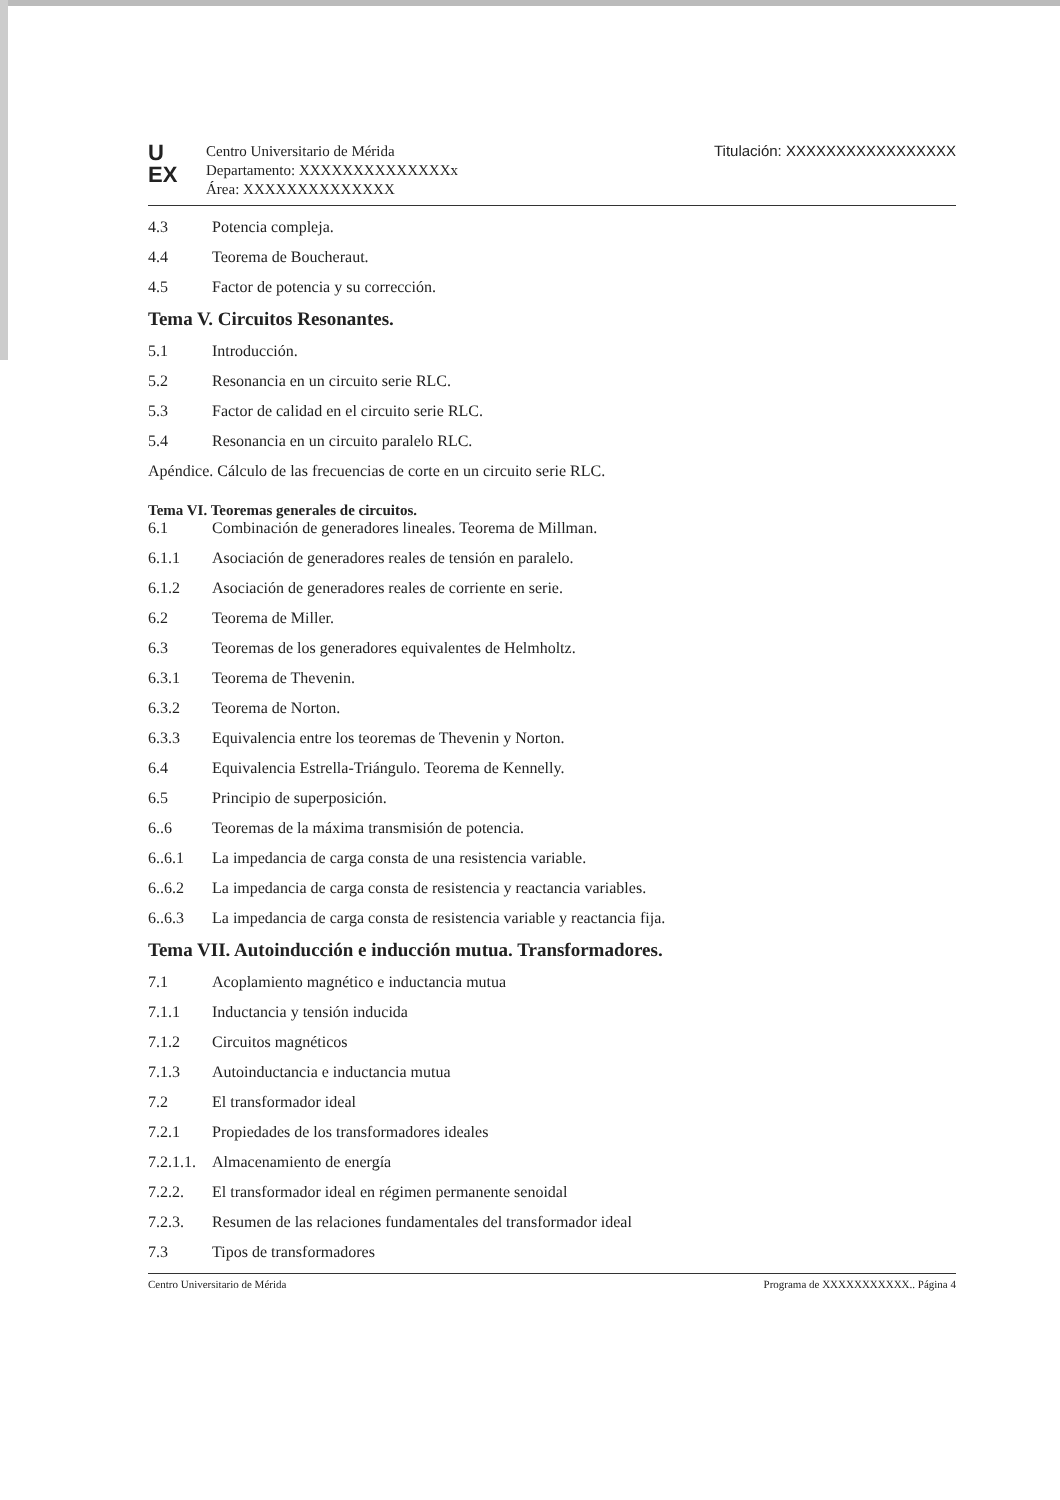U
EX
Centro Universitario de Mérida
Departamento: XXXXXXXXXXXXXXx
Área: XXXXXXXXXXXXXX
Titulación: XXXXXXXXXXXXXXXXX
4.3 Potencia compleja.
4.4 Teorema de Boucheraut.
4.5 Factor de potencia y su corrección.
Tema V. Circuitos Resonantes.
5.1 Introducción.
5.2 Resonancia en un circuito serie RLC.
5.3 Factor de calidad en el circuito serie RLC.
5.4 Resonancia en un circuito paralelo RLC.
Apéndice. Cálculo de las frecuencias de corte en un circuito serie RLC.
Tema VI. Teoremas generales de circuitos.
6.1 Combinación de generadores lineales. Teorema de Millman.
6.1.1 Asociación de generadores reales de tensión en paralelo.
6.1.2 Asociación de generadores reales de corriente en serie.
6.2 Teorema de Miller.
6.3 Teoremas de los generadores equivalentes de Helmholtz.
6.3.1 Teorema de Thevenin.
6.3.2 Teorema de Norton.
6.3.3 Equivalencia entre los teoremas de Thevenin y Norton.
6.4 Equivalencia Estrella-Triángulo. Teorema de Kennelly.
6.5 Principio de superposición.
6..6 Teoremas de la máxima transmisión de potencia.
6..6.1 La impedancia de carga consta de una resistencia variable.
6..6.2 La impedancia de carga consta de resistencia y reactancia variables.
6..6.3 La impedancia de carga consta de resistencia variable y reactancia fija.
Tema VII. Autoinducción e inducción mutua. Transformadores.
7.1 Acoplamiento magnético e inductancia mutua
7.1.1 Inductancia y tensión inducida
7.1.2 Circuitos magnéticos
7.1.3 Autoinductancia e inductancia mutua
7.2 El transformador ideal
7.2.1 Propiedades de los transformadores ideales
7.2.1.1. Almacenamiento de energía
7.2.2. El transformador ideal en régimen permanente senoidal
7.2.3. Resumen de las relaciones fundamentales del transformador ideal
7.3 Tipos de transformadores
Centro Universitario de Mérida Programa de XXXXXXXXXXX.. Página 4